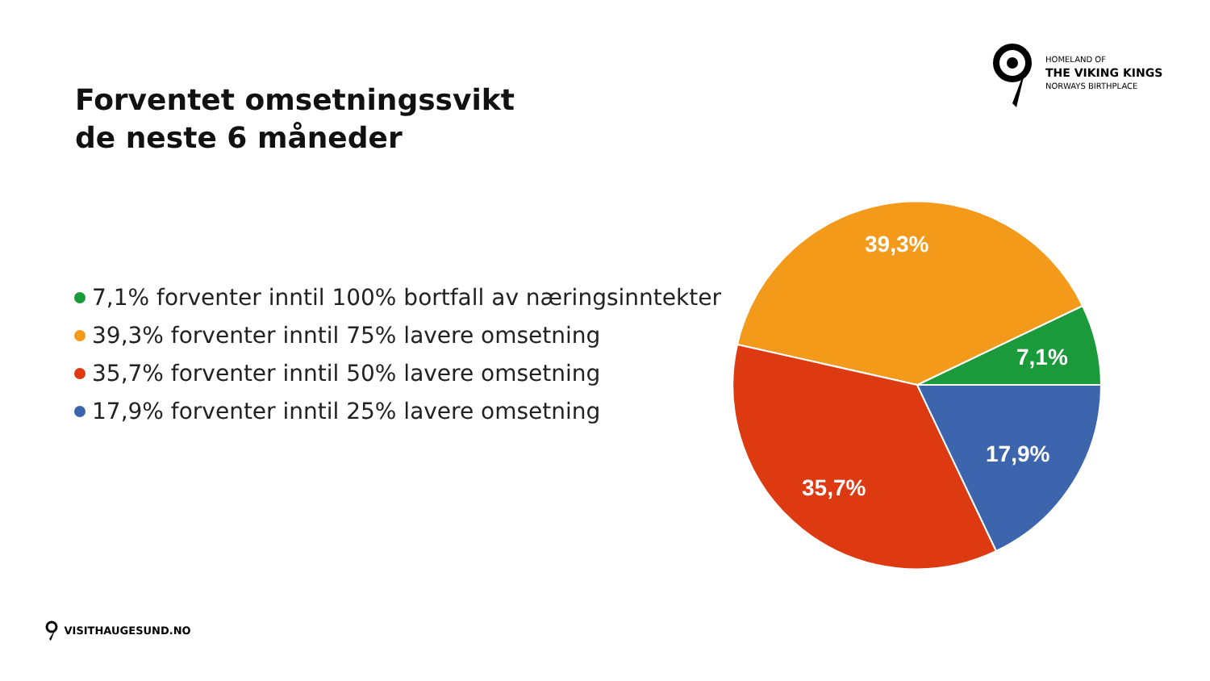HOMELAND OF
THE VIKING KINGS
NORWAYS BIRTHPLACE
Forventet omsetningssvikt
de neste 6 måneder
7,1% forventer inntil 100% bortfall av næringsinntekter
39,3% forventer inntil 75% lavere omsetning
35,7% forventer inntil 50% lavere omsetning
17,9% forventer inntil 25% lavere omsetning
39,3%
7,1%
17,9%
35,7%
VISITHAUGESUND.NO